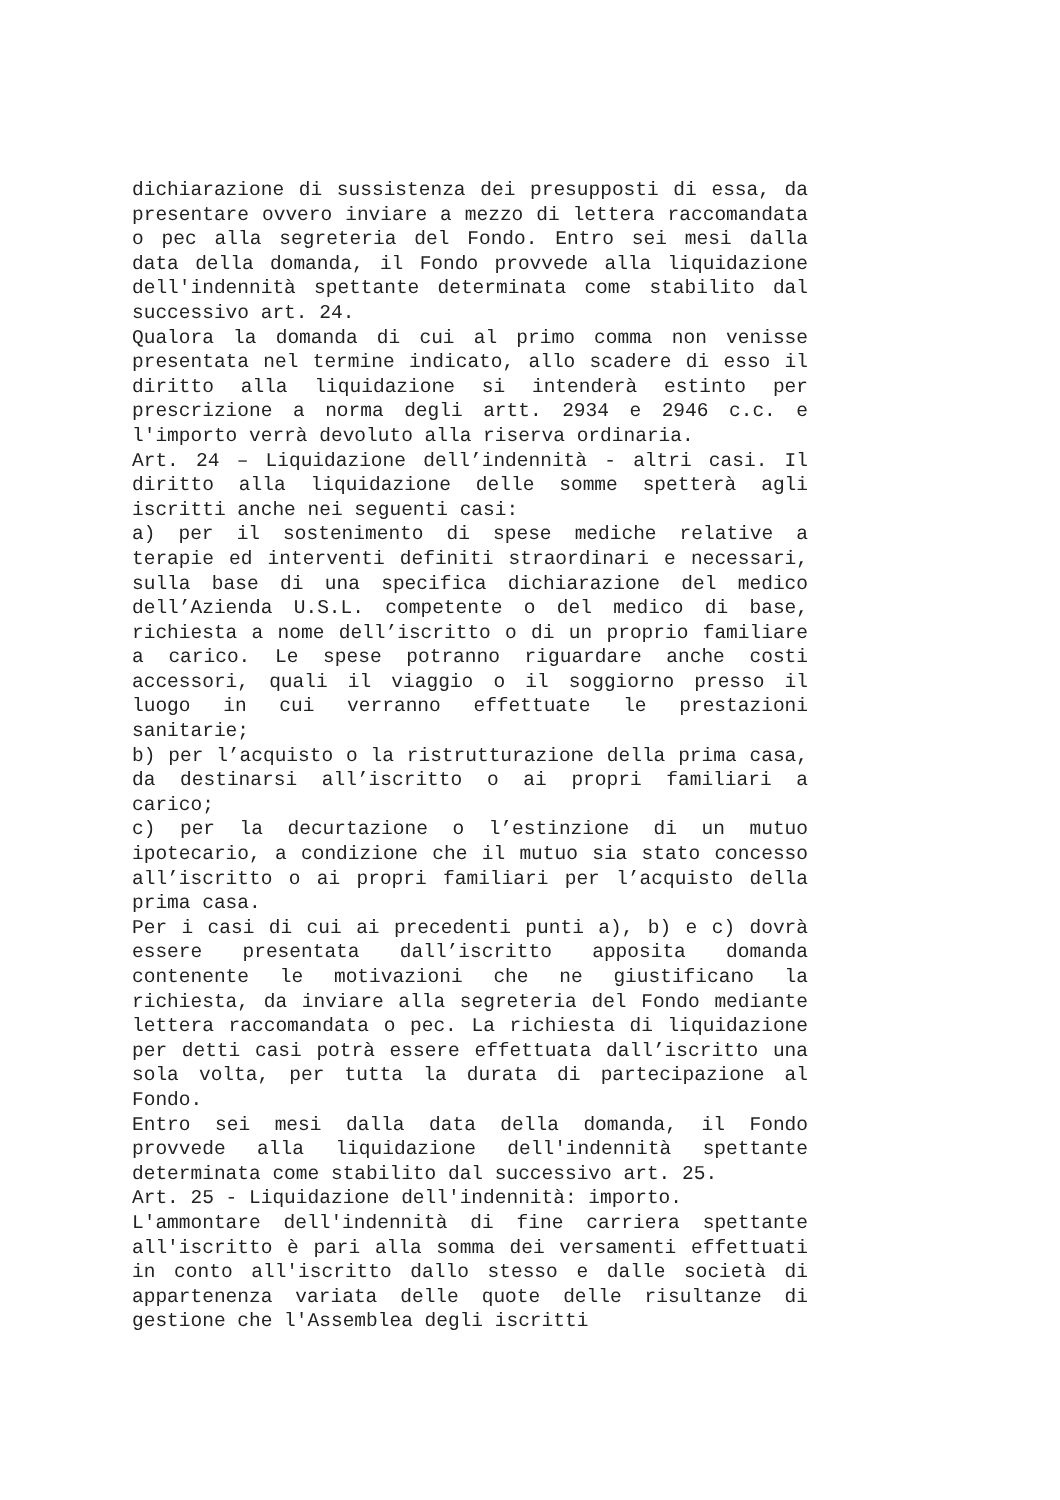dichiarazione di sussistenza dei presupposti di essa, da presentare ovvero inviare a mezzo di lettera raccomandata o pec alla segreteria del Fondo. Entro sei mesi dalla data della domanda, il Fondo provvede alla liquidazione dell'indennità spettante determinata come stabilito dal successivo art. 24.
Qualora la domanda di cui al primo comma non venisse presentata nel termine indicato, allo scadere di esso il diritto alla liquidazione si intenderà estinto per prescrizione a norma degli artt. 2934 e 2946 c.c. e l'importo verrà devoluto alla riserva ordinaria.
Art. 24 – Liquidazione dell’indennità - altri casi. Il diritto alla liquidazione delle somme spetterà agli iscritti anche nei seguenti casi:
a) per il sostenimento di spese mediche relative a terapie ed interventi definiti straordinari e necessari, sulla base di una specifica dichiarazione del medico dell’Azienda U.S.L. competente o del medico di base, richiesta a nome dell’iscritto o di un proprio familiare a carico. Le spese potranno riguardare anche costi accessori, quali il viaggio o il soggiorno presso il luogo in cui verranno effettuate le prestazioni sanitarie;
b) per l’acquisto o la ristrutturazione della prima casa, da destinarsi all’iscritto o ai propri familiari a carico;
c) per la decurtazione o l’estinzione di un mutuo ipotecario, a condizione che il mutuo sia stato concesso all’iscritto o ai propri familiari per l’acquisto della prima casa.
Per i casi di cui ai precedenti punti a), b) e c) dovrà essere presentata dall’iscritto apposita domanda contenente le motivazioni che ne giustificano la richiesta, da inviare alla segreteria del Fondo mediante lettera raccomandata o pec. La richiesta di liquidazione per detti casi potrà essere effettuata dall’iscritto una sola volta, per tutta la durata di partecipazione al Fondo.
Entro sei mesi dalla data della domanda, il Fondo provvede alla liquidazione dell'indennità spettante determinata come stabilito dal successivo art. 25.
Art. 25 - Liquidazione dell'indennità: importo.
L'ammontare dell'indennità di fine carriera spettante all'iscritto è pari alla somma dei versamenti effettuati in conto all'iscritto dallo stesso e dalle società di appartenenza variata delle quote delle risultanze di gestione che l'Assemblea degli iscritti